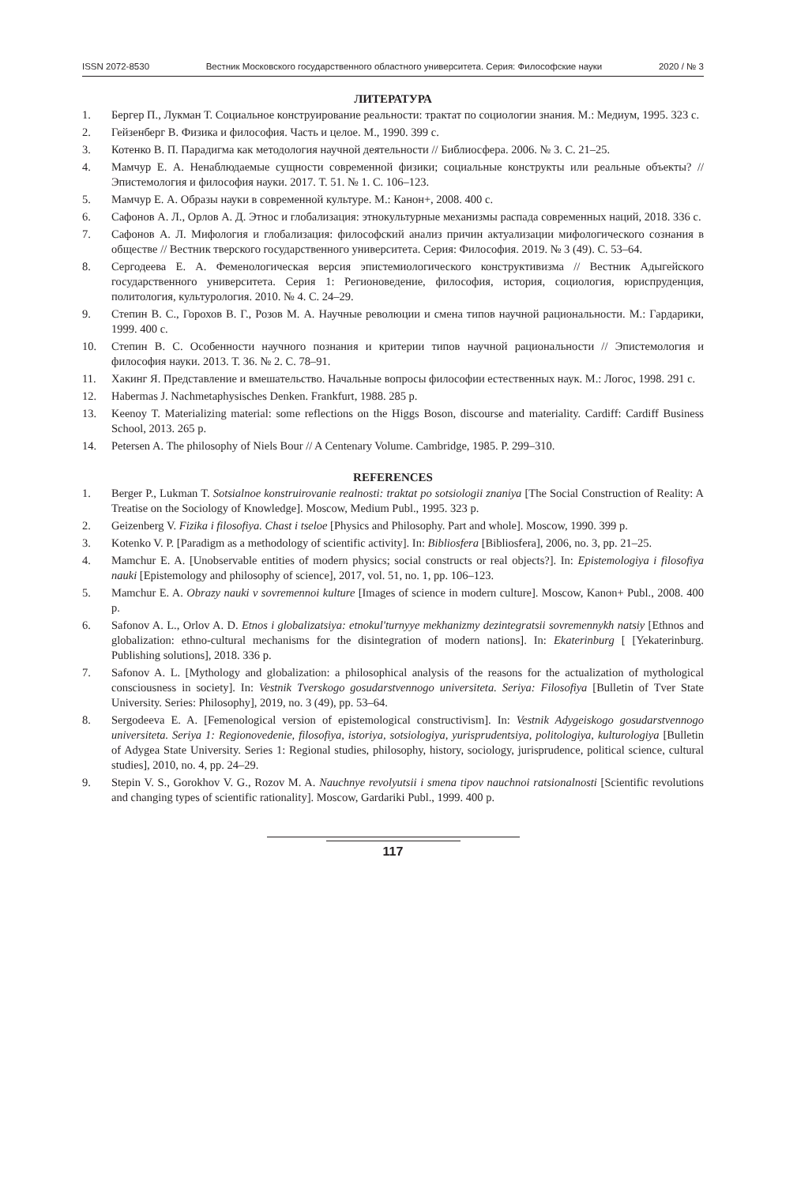ISSN 2072-8530 Вестник Московского государственного областного университета. Серия: Философские науки 2020 / № 3
ЛИТЕРАТУРА
1. Бергер П., Лукман Т. Социальное конструирование реальности: трактат по социологии знания. М.: Медиум, 1995. 323 с.
2. Гейзенберг В. Физика и философия. Часть и целое. М., 1990. 399 с.
3. Котенко В. П. Парадигма как методология научной деятельности // Библиосфера. 2006. № 3. С. 21–25.
4. Мамчур Е. А. Ненаблюдаемые сущности современной физики; социальные конструкты или реальные объекты? // Эпистемология и философия науки. 2017. Т. 51. № 1. С. 106–123.
5. Мамчур Е. А. Образы науки в современной культуре. М.: Канон+, 2008. 400 с.
6. Сафонов А. Л., Орлов А. Д. Этнос и глобализация: этнокультурные механизмы распада современных наций, 2018. 336 с.
7. Сафонов А. Л. Мифология и глобализация: философский анализ причин актуализации мифологического сознания в обществе // Вестник тверского государственного университета. Серия: Философия. 2019. № 3 (49). С. 53–64.
8. Сергодеева Е. А. Феменологическая версия эпистемиологического конструктивизма // Вестник Адыгейского государственного университета. Серия 1: Регионоведение, философия, история, социология, юриспруденция, политология, культурология. 2010. № 4. С. 24–29.
9. Степин В. С., Горохов В. Г., Розов М. А. Научные революции и смена типов научной рациональности. М.: Гардарики, 1999. 400 с.
10. Степин В. С. Особенности научного познания и критерии типов научной рациональности // Эпистемология и философия науки. 2013. Т. 36. № 2. С. 78–91.
11. Хакинг Я. Представление и вмешательство. Начальные вопросы философии естественных наук. М.: Логос, 1998. 291 с.
12. Habermas J. Nachmetaphysisches Denken. Frankfurt, 1988. 285 p.
13. Keenoy T. Materializing material: some reflections on the Higgs Boson, discourse and materiality. Cardiff: Cardiff Business School, 2013. 265 p.
14. Petersen A. The philosophy of Niels Bour // A Centenary Volume. Cambridge, 1985. P. 299–310.
REFERENCES
1. Berger P., Lukman T. Sotsialnoe konstruirovanie realnosti: traktat po sotsiologii znaniya [The Social Construction of Reality: A Treatise on the Sociology of Knowledge]. Moscow, Medium Publ., 1995. 323 p.
2. Geizenberg V. Fizika i filosofiya. Chast i tseloe [Physics and Philosophy. Part and whole]. Moscow, 1990. 399 p.
3. Kotenko V. P. [Paradigm as a methodology of scientific activity]. In: Bibliosfera [Bibliosfera], 2006, no. 3, pp. 21–25.
4. Mamchur E. A. [Unobservable entities of modern physics; social constructs or real objects?]. In: Epistemologiya i filosofiya nauki [Epistemology and philosophy of science], 2017, vol. 51, no. 1, pp. 106–123.
5. Mamchur E. A. Obrazy nauki v sovremennoi kulture [Images of science in modern culture]. Moscow, Kanon+ Publ., 2008. 400 p.
6. Safonov A. L., Orlov A. D. Etnos i globalizatsiya: etnokul'turnyye mekhanizmy dezintegratsii sovremennykh natsiy [Ethnos and globalization: ethno-cultural mechanisms for the disintegration of modern nations]. In: Ekaterinburg [ [Yekaterinburg. Publishing solutions], 2018. 336 p.
7. Safonov A. L. [Mythology and globalization: a philosophical analysis of the reasons for the actualization of mythological consciousness in society]. In: Vestnik Tverskogo gosudarstvennogo universiteta. Seriya: Filosofiya [Bulletin of Tver State University. Series: Philosophy], 2019, no. 3 (49), pp. 53–64.
8. Sergodeeva E. A. [Femenological version of epistemological constructivism]. In: Vestnik Adygeiskogo gosudarstvennogo universiteta. Seriya 1: Regionovedenie, filosofiya, istoriya, sotsiologiya, yurisprudentsiya, politologiya, kulturologiya [Bulletin of Adygea State University. Series 1: Regional studies, philosophy, history, sociology, jurisprudence, political science, cultural studies], 2010, no. 4, pp. 24–29.
9. Stepin V. S., Gorokhov V. G., Rozov M. A. Nauchnye revolyutsii i smena tipov nauchnoi ratsionalnosti [Scientific revolutions and changing types of scientific rationality]. Moscow, Gardariki Publ., 1999. 400 p.
117